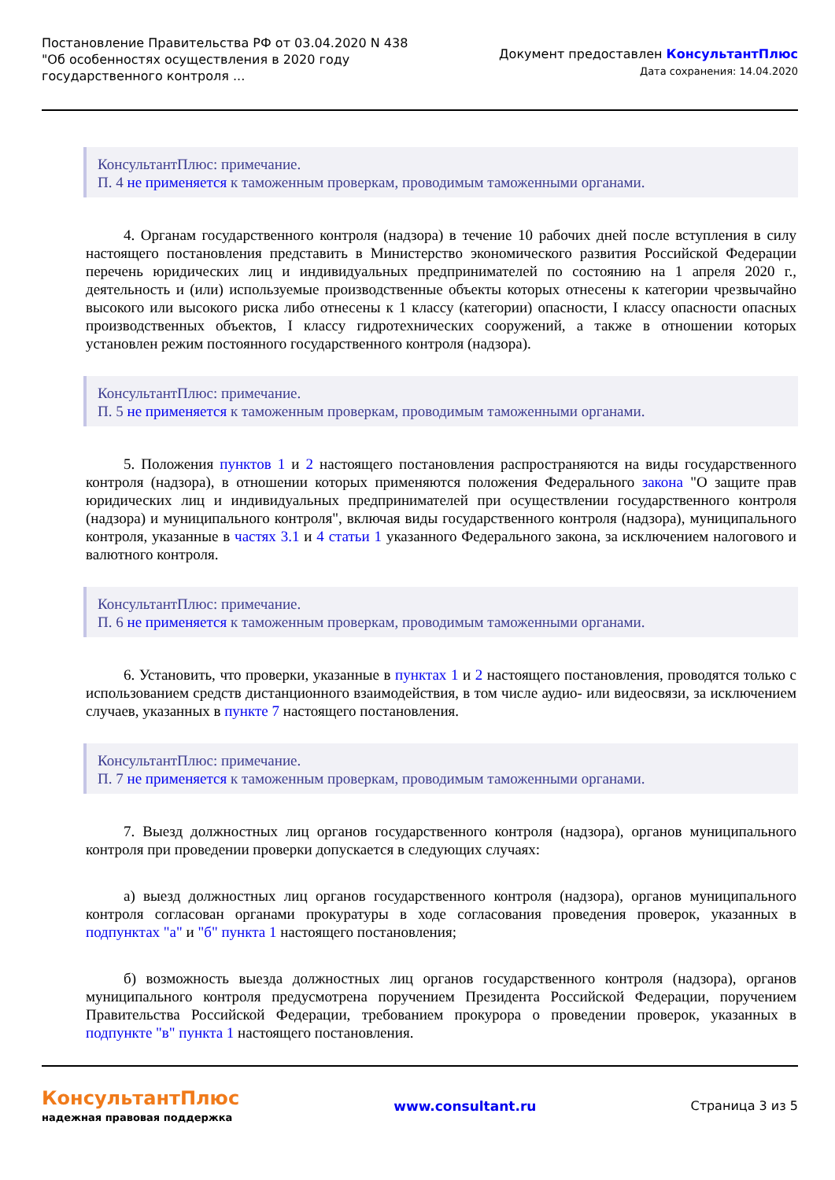Постановление Правительства РФ от 03.04.2020 N 438
"Об особенностях осуществления в 2020 году
государственного контроля ...
Документ предоставлен КонсультантПлюс
Дата сохранения: 14.04.2020
КонсультантПлюс: примечание.
П. 4 не применяется к таможенным проверкам, проводимым таможенными органами.
4. Органам государственного контроля (надзора) в течение 10 рабочих дней после вступления в силу настоящего постановления представить в Министерство экономического развития Российской Федерации перечень юридических лиц и индивидуальных предпринимателей по состоянию на 1 апреля 2020 г., деятельность и (или) используемые производственные объекты которых отнесены к категории чрезвычайно высокого или высокого риска либо отнесены к 1 классу (категории) опасности, I классу опасности опасных производственных объектов, I классу гидротехнических сооружений, а также в отношении которых установлен режим постоянного государственного контроля (надзора).
КонсультантПлюс: примечание.
П. 5 не применяется к таможенным проверкам, проводимым таможенными органами.
5. Положения пунктов 1 и 2 настоящего постановления распространяются на виды государственного контроля (надзора), в отношении которых применяются положения Федерального закона "О защите прав юридических лиц и индивидуальных предпринимателей при осуществлении государственного контроля (надзора) и муниципального контроля", включая виды государственного контроля (надзора), муниципального контроля, указанные в частях 3.1 и 4 статьи 1 указанного Федерального закона, за исключением налогового и валютного контроля.
КонсультантПлюс: примечание.
П. 6 не применяется к таможенным проверкам, проводимым таможенными органами.
6. Установить, что проверки, указанные в пунктах 1 и 2 настоящего постановления, проводятся только с использованием средств дистанционного взаимодействия, в том числе аудио- или видеосвязи, за исключением случаев, указанных в пункте 7 настоящего постановления.
КонсультантПлюс: примечание.
П. 7 не применяется к таможенным проверкам, проводимым таможенными органами.
7. Выезд должностных лиц органов государственного контроля (надзора), органов муниципального контроля при проведении проверки допускается в следующих случаях:
а) выезд должностных лиц органов государственного контроля (надзора), органов муниципального контроля согласован органами прокуратуры в ходе согласования проведения проверок, указанных в подпунктах "а" и "б" пункта 1 настоящего постановления;
б) возможность выезда должностных лиц органов государственного контроля (надзора), органов муниципального контроля предусмотрена поручением Президента Российской Федерации, поручением Правительства Российской Федерации, требованием прокурора о проведении проверок, указанных в подпункте "в" пункта 1 настоящего постановления.
КонсультантПлюс
надежная правовая поддержка
www.consultant.ru Страница 3 из 5